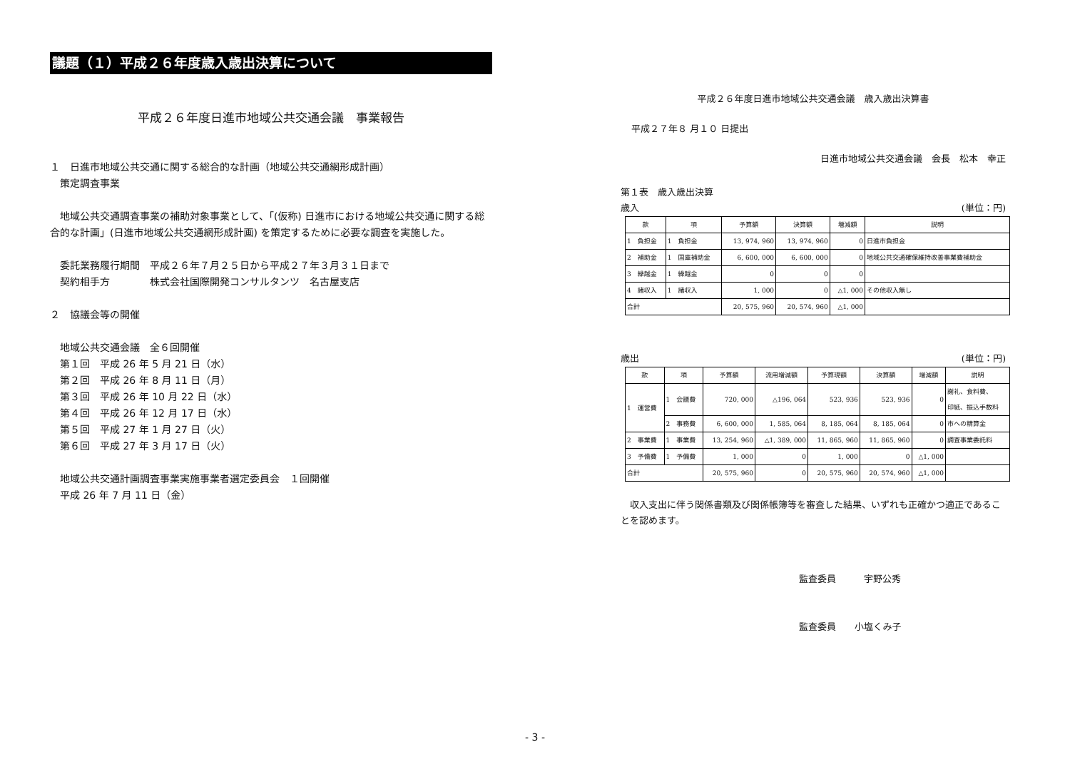議題（１）平成２６年度歳入歳出決算について
平成２６年度日進市地域公共交通会議　事業報告
１　日進市地域公共交通に関する総合的な計画（地域公共交通網形成計画）
　策定調査事業
　地域公共交通調査事業の補助対象事業として、「(仮称) 日進市における地域公共交通に関する総合的な計画」(日進市地域公共交通網形成計画) を策定するために必要な調査を実施した。
　委託業務履行期間　平成２６年７月２５日から平成２７年３月３１日まで
　契約相手方　　　　株式会社国際開発コンサルタンツ　名古屋支店
２　協議会等の開催
　地域公共交通会議　全６回開催
　第１回　平成 26 年 5 月 21 日（水）
　第２回　平成 26 年 8 月 11 日（月）
　第３回　平成 26 年 10 月 22 日（水）
　第４回　平成 26 年 12 月 17 日（水）
　第５回　平成 27 年 1 月 27 日（火）
　第６回　平成 27 年 3 月 17 日（火）
　地域公共交通計画調査事業実施事業者選定委員会　１回開催
　平成 26 年 7 月 11 日（金）
平成２６年度日進市地域公共交通会議　歳入歳出決算書
平成２７年８ 月１０ 日提出
日進市地域公共交通会議　会長　松本　幸正
第１表　歳入歳出決算
歳入 (単位：円)
| 款 | 項 | 予算額 | 決算額 | 増減額 | 説明 |
| --- | --- | --- | --- | --- | --- |
| 1 負担金 | 1 負担金 | 13, 974, 960 | 13, 974, 960 | 0 | 日進市負担金 |
| 2 補助金 | 1 国庫補助金 | 6, 600, 000 | 6, 600, 000 | 0 | 地域公共交通確保維持改善事業費補助金 |
| 3 繰越金 | 1 繰越金 | 0 | 0 | 0 | |
| 4 諸収入 | 1 諸収入 | 1, 000 | 0 | △1, 000 | その他収入無し |
| 合計 | | 20, 575, 960 | 20, 574, 960 | △1, 000 | |
歳出 (単位：円)
| 款 | 項 | 予算額 | 流用増減額 | 予算現額 | 決算額 | 増減額 | 説明 |
| --- | --- | --- | --- | --- | --- | --- | --- |
| 1 運営費 | 1 会議費 | 720, 000 | △196, 064 | 523, 936 | 523, 936 | 0 | 謝礼、食料費、 印紙、振込手数料 |
| | 2 事務費 | 6, 600, 000 | 1, 585, 064 | 8, 185, 064 | 8, 185, 064 | 0 | 市への精算金 |
| 2 事業費 | 1 事業費 | 13, 254, 960 | △1, 389, 000 | 11, 865, 960 | 11, 865, 960 | 0 | 調査事業委託料 |
| 3 予備費 | 1 予備費 | 1, 000 | 0 | 1, 000 | 0 | △1, 000 | |
| 合計 | | 20, 575, 960 | 0 | 20, 575, 960 | 20, 574, 960 | △1, 000 | |
　収入支出に伴う関係書類及び関係帳簿等を審査した結果、いずれも正確かつ適正であることを認めます。
監査委員　　　宇野公秀
監査委員　　小塩くみ子
- 3 -